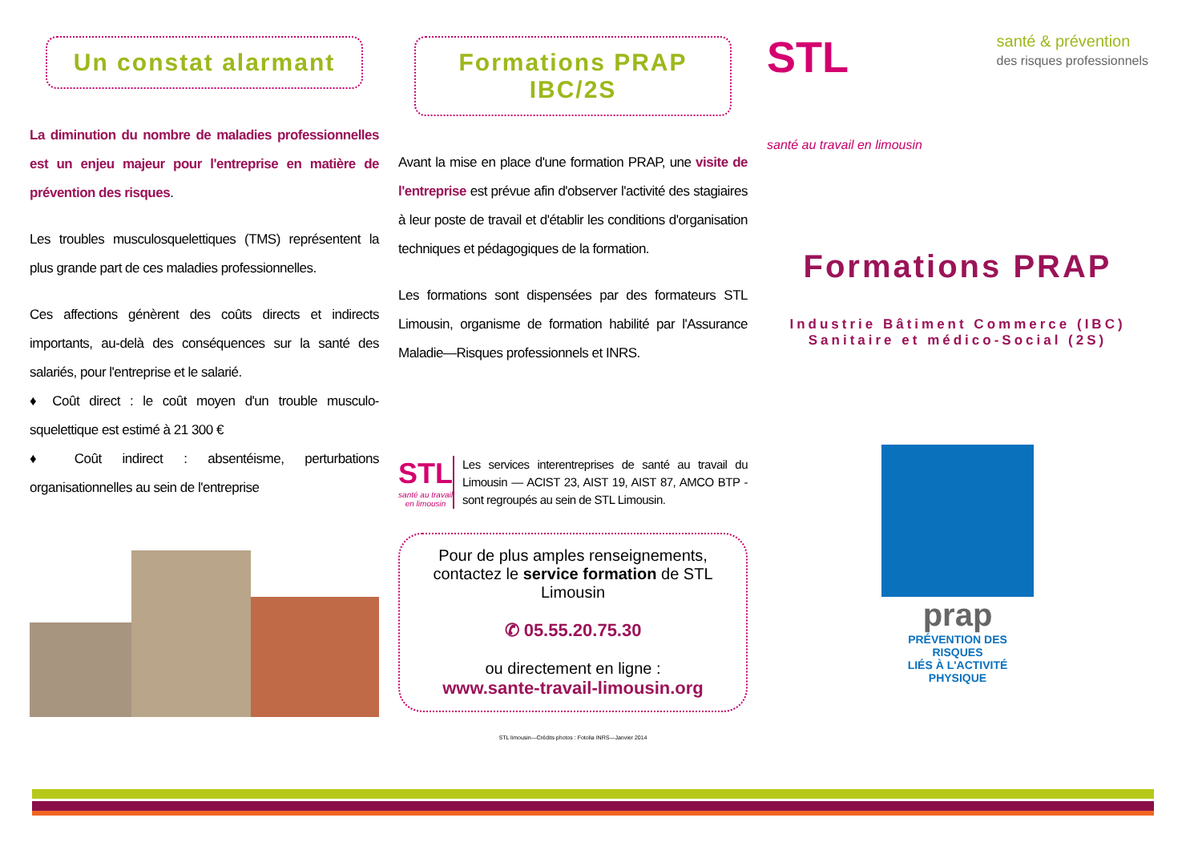Un constat alarmant
La diminution du nombre de maladies professionnelles est un enjeu majeur pour l'entreprise en matière de prévention des risques.
Les troubles musculosquelettiques (TMS) représentent la plus grande part de ces maladies professionnelles.
Ces affections génèrent des coûts directs et indirects importants, au-delà des conséquences sur la santé des salariés, pour l'entreprise et le salarié.
♦ Coût direct : le coût moyen d'un trouble musculo-squelettique est estimé à 21 300 €
♦ Coût indirect : absentéisme, perturbations organisationnelles au sein de l'entreprise
Formations PRAP IBC/2S
Avant la mise en place d'une formation PRAP, une visite de l'entreprise est prévue afin d'observer l'activité des stagiaires à leur poste de travail et d'établir les conditions d'organisation techniques et pédagogiques de la formation.
Les formations sont dispensées par des formateurs STL Limousin, organisme de formation habilité par l'Assurance Maladie—Risques professionnels et INRS.
STL
santé au travail en limousin
Les services interentreprises de santé au travail du Limousin — ACIST 23, AIST 19, AIST 87, AMCO BTP - sont regroupés au sein de STL Limousin.
Pour de plus amples renseignements, contactez le service formation de STL Limousin
✆ 05.55.20.75.30
ou directement en ligne :
www.sante-travail-limousin.org
STL limousin—Crédits photos : Fotolia INRS—Janvier 2014
STL
santé au travail en limousin
santé & prévention
des risques professionnels
Formations PRAP
Industrie Bâtiment Commerce (IBC)
Sanitaire et médico-Social (2S)
prap
PRÉVENTION DES RISQUES
LIÉS À L'ACTIVITÉ PHYSIQUE